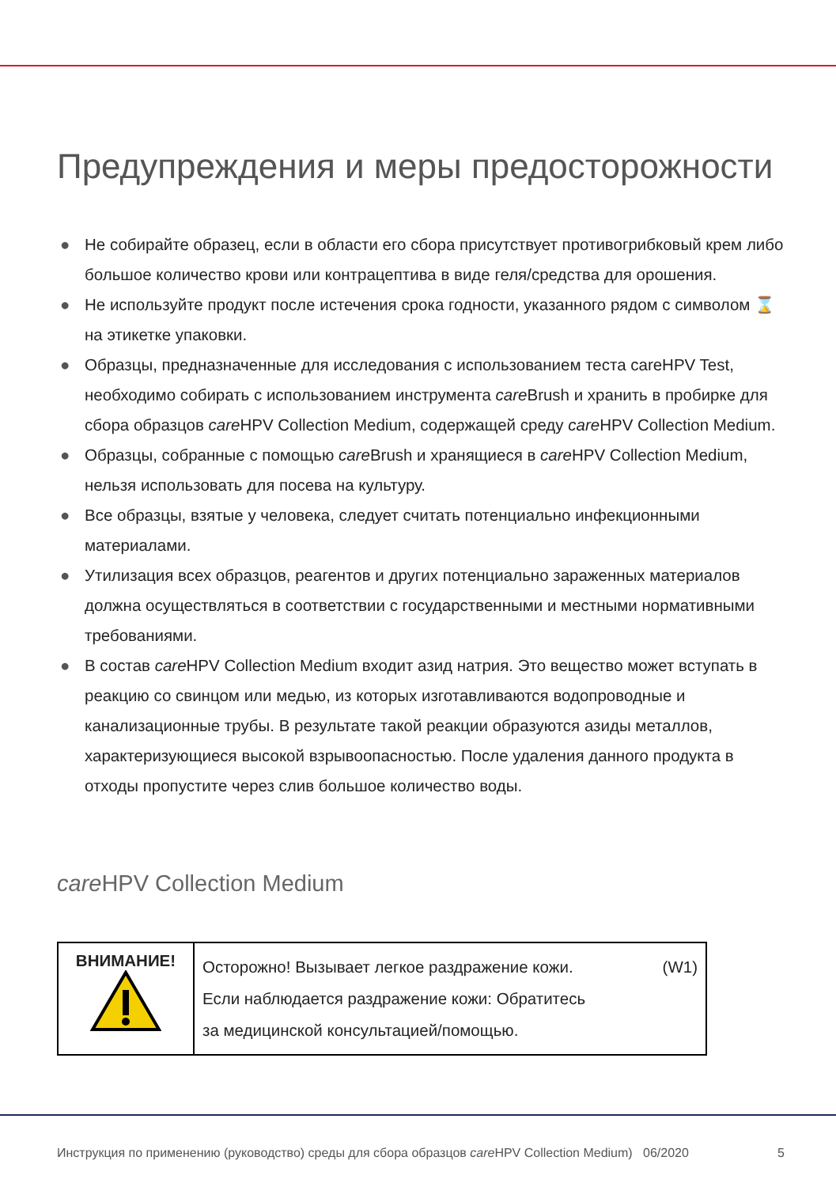Предупреждения и меры предосторожности
● Не собирайте образец, если в области его сбора присутствует противогрибковый крем либо большое количество крови или контрацептива в виде геля/средства для орошения.
● Не используйте продукт после истечения срока годности, указанного рядом с символом ⌛ на этикетке упаковки.
● Образцы, предназначенные для исследования с использованием теста careHPV Test, необходимо собирать с использованием инструмента care Brush и хранить в пробирке для сбора образцов care HPV Collection Medium, содержащей среду care HPV Collection Medium.
● Образцы, собранные с помощью care Brush и хранящиеся в care HPV Collection Medium, нельзя использовать для посева на культуру.
● Все образцы, взятые у человека, следует считать потенциально инфекционными материалами.
● Утилизация всех образцов, реагентов и других потенциально зараженных материалов должна осуществляться в соответствии с государственными и местными нормативными требованиями.
● В состав care HPV Collection Medium входит азид натрия. Это вещество может вступать в реакцию со свинцом или медью, из которых изготавливаются водопроводные и канализационные трубы. В результате такой реакции образуются азиды металлов, характеризующиеся высокой взрывоопасностью. После удаления данного продукта в отходы пропустите через слив большое количество воды.
care HPV Collection Medium
| ВНИМАНИЕ! | Осторожно! Вызывает легкое раздражение кожи. (W1) Если наблюдается раздражение кожи: Обратитесь за медицинской консультацией/помощью. |
Инструкция по применению (руководство) среды для сбора образцов care HPV Collection Medium) 06/2020 5